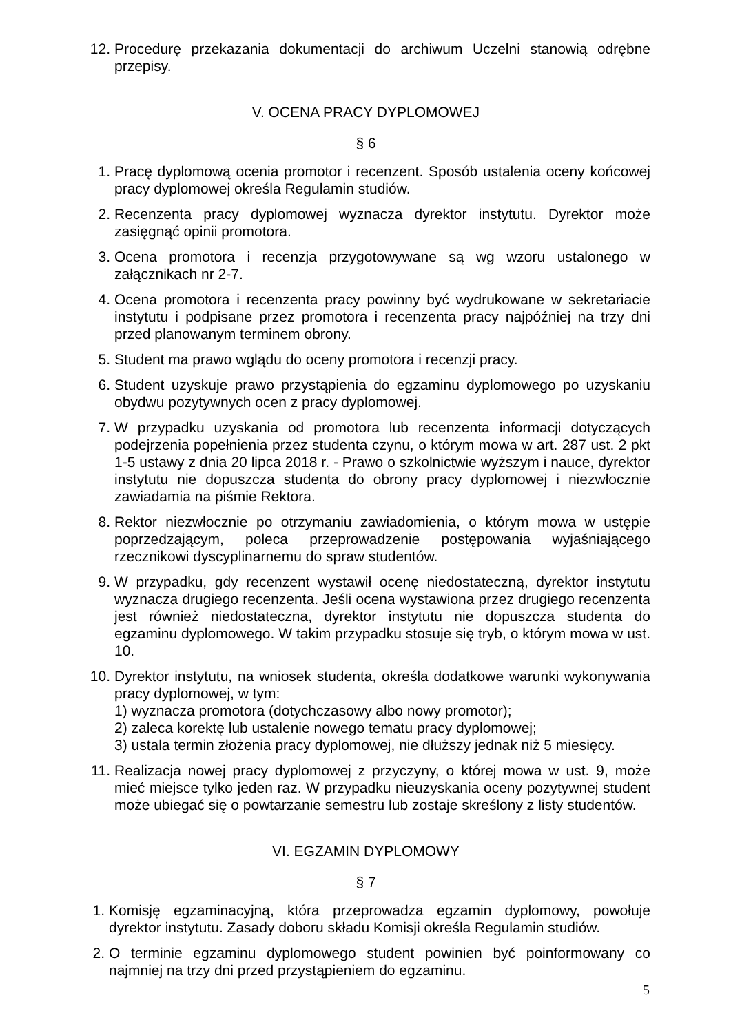12. Procedurę przekazania dokumentacji do archiwum Uczelni stanowią odrębne przepisy.
V. OCENA PRACY DYPLOMOWEJ
§ 6
1. Pracę dyplomową ocenia promotor i recenzent. Sposób ustalenia oceny końcowej pracy dyplomowej określa Regulamin studiów.
2. Recenzenta pracy dyplomowej wyznacza dyrektor instytutu. Dyrektor może zasięgnąć opinii promotora.
3. Ocena promotora i recenzja przygotowywane są wg wzoru ustalonego w załącznikach nr 2-7.
4. Ocena promotora i recenzenta pracy powinny być wydrukowane w sekretariacie instytutu i podpisane przez promotora i recenzenta pracy najpóźniej na trzy dni przed planowanym terminem obrony.
5. Student ma prawo wglądu do oceny promotora i recenzji pracy.
6. Student uzyskuje prawo przystąpienia do egzaminu dyplomowego po uzyskaniu obydwu pozytywnych ocen z pracy dyplomowej.
7. W przypadku uzyskania od promotora lub recenzenta informacji dotyczących podejrzenia popełnienia przez studenta czynu, o którym mowa w art. 287 ust. 2 pkt 1-5 ustawy z dnia 20 lipca 2018 r. - Prawo o szkolnictwie wyższym i nauce, dyrektor instytutu nie dopuszcza studenta do obrony pracy dyplomowej i niezwłocznie zawiadamia na piśmie Rektora.
8. Rektor niezwłocznie po otrzymaniu zawiadomienia, o którym mowa w ustępie poprzedzającym, poleca przeprowadzenie postępowania wyjaśniającego rzecznikowi dyscyplinarnemu do spraw studentów.
9. W przypadku, gdy recenzent wystawił ocenę niedostateczną, dyrektor instytutu wyznacza drugiego recenzenta. Jeśli ocena wystawiona przez drugiego recenzenta jest również niedostateczna, dyrektor instytutu nie dopuszcza studenta do egzaminu dyplomowego. W takim przypadku stosuje się tryb, o którym mowa w ust. 10.
10. Dyrektor instytutu, na wniosek studenta, określa dodatkowe warunki wykonywania pracy dyplomowej, w tym:
1) wyznacza promotora (dotychczasowy albo nowy promotor);
2) zaleca korektę lub ustalenie nowego tematu pracy dyplomowej;
3) ustala termin złożenia pracy dyplomowej, nie dłuższy jednak niż 5 miesięcy.
11. Realizacja nowej pracy dyplomowej z przyczyny, o której mowa w ust. 9, może mieć miejsce tylko jeden raz. W przypadku nieuzyskania oceny pozytywnej student może ubiegać się o powtarzanie semestru lub zostaje skreślony z listy studentów.
VI. EGZAMIN DYPLOMOWY
§ 7
1. Komisję egzaminacyjną, która przeprowadza egzamin dyplomowy, powołuje dyrektor instytutu. Zasady doboru składu Komisji określa Regulamin studiów.
2. O terminie egzaminu dyplomowego student powinien być poinformowany co najmniej na trzy dni przed przystąpieniem do egzaminu.
5